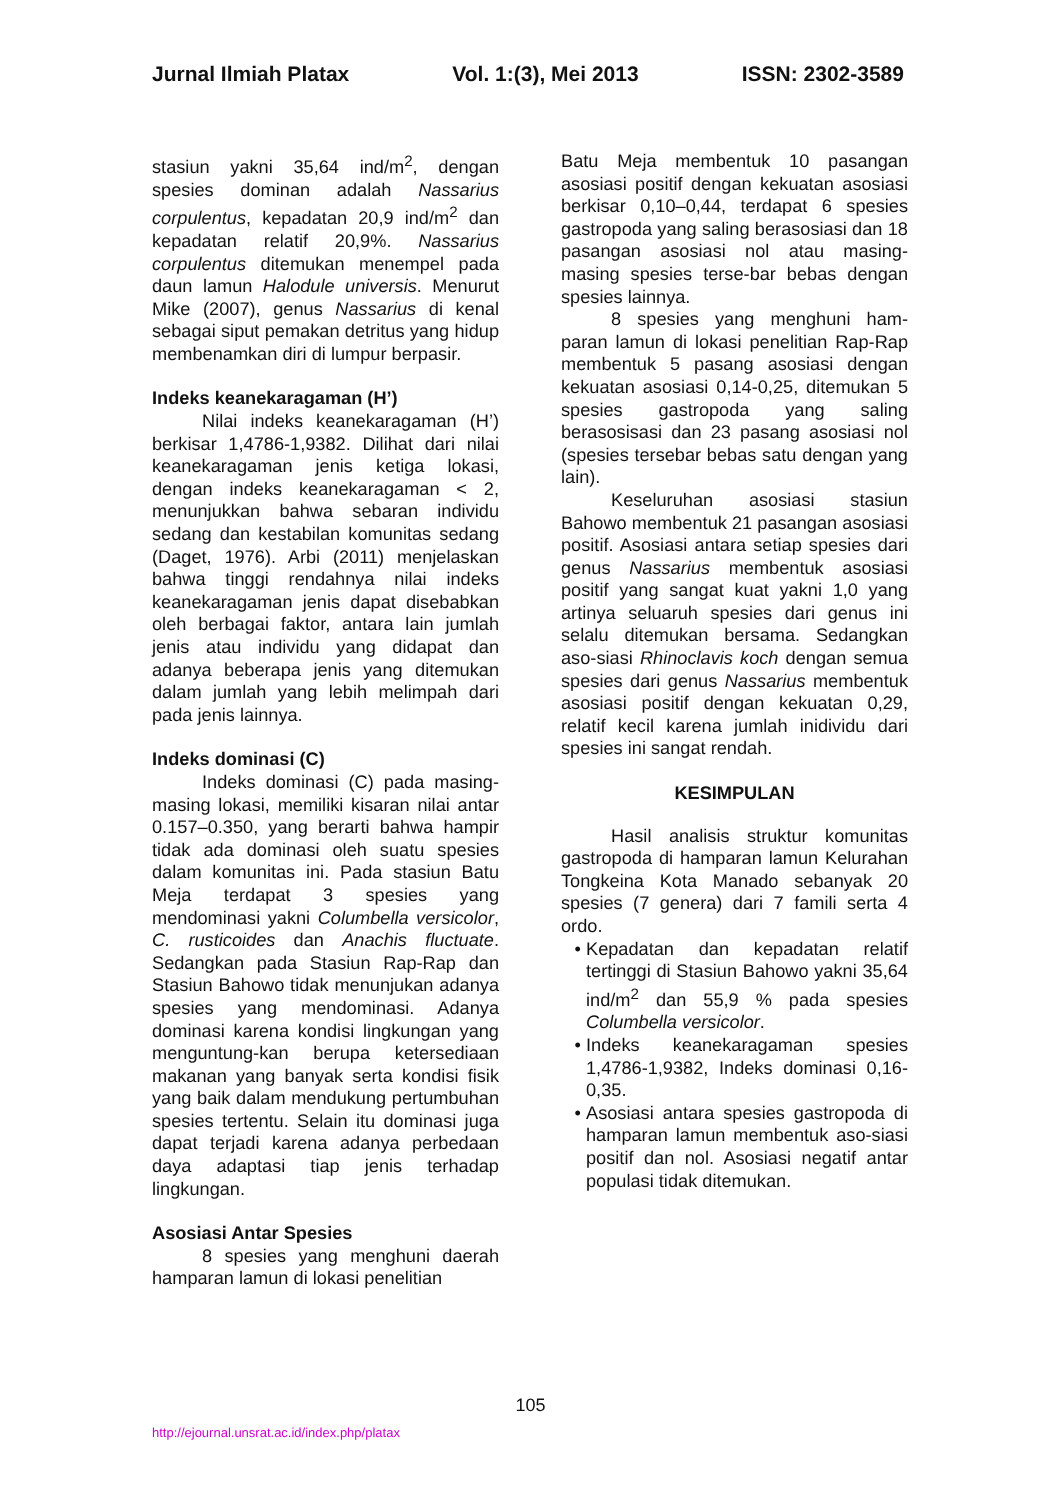Jurnal Ilmiah Platax Vol. 1:(3), Mei 2013 ISSN: 2302-3589
stasiun yakni 35,64 ind/m<sup>2</sup>, dengan spesies dominan adalah Nassarius corpulentus, kepadatan 20,9 ind/m<sup>2</sup> dan kepadatan relatif 20,9%. Nassarius corpulentus ditemukan menempel pada daun lamun Halodule universis. Menurut Mike (2007), genus Nassarius di kenal sebagai siput pemakan detritus yang hidup membenamkan diri di lumpur berpasir.
Indeks keanekaragaman (H’)
Nilai indeks keanekaragaman (H’) berkisar 1,4786-1,9382. Dilihat dari nilai keanekaragaman jenis ketiga lokasi, dengan indeks keanekaragaman < 2, menunjukkan bahwa sebaran individu sedang dan kestabilan komunitas sedang (Daget, 1976). Arbi (2011) menjelaskan bahwa tinggi rendahnya nilai indeks keanekaragaman jenis dapat disebabkan oleh berbagai faktor, antara lain jumlah jenis atau individu yang didapat dan adanya beberapa jenis yang ditemukan dalam jumlah yang lebih melimpah dari pada jenis lainnya.
Indeks dominasi (C)
Indeks dominasi (C) pada masing-masing lokasi, memiliki kisaran nilai antar 0.157–0.350, yang berarti bahwa hampir tidak ada dominasi oleh suatu spesies dalam komunitas ini. Pada stasiun Batu Meja terdapat 3 spesies yang mendominasi yakni Columbella versicolor, C. rusticoides dan Anachis fluctuate. Sedangkan pada Stasiun Rap-Rap dan Stasiun Bahowo tidak menunjukan adanya spesies yang mendominasi. Adanya dominasi karena kondisi lingkungan yang menguntung-kan berupa ketersediaan makanan yang banyak serta kondisi fisik yang baik dalam mendukung pertumbuhan spesies tertentu. Selain itu dominasi juga dapat terjadi karena adanya perbedaan daya adaptasi tiap jenis terhadap lingkungan.
Asosiasi Antar Spesies
8 spesies yang menghuni daerah hamparan lamun di lokasi penelitian
Batu Meja membentuk 10 pasangan asosiasi positif dengan kekuatan asosiasi berkisar 0,10–0,44, terdapat 6 spesies gastropoda yang saling berasosiasi dan 18 pasangan asosiasi nol atau masing-masing spesies terse-bar bebas dengan spesies lainnya.
8 spesies yang menghuni ham-paran lamun di lokasi penelitian Rap-Rap membentuk 5 pasang asosiasi dengan kekuatan asosiasi 0,14-0,25, ditemukan 5 spesies gastropoda yang saling berasosisasi dan 23 pasang asosiasi nol (spesies tersebar bebas satu dengan yang lain).
Keseluruhan asosiasi stasiun Bahowo membentuk 21 pasangan asosiasi positif. Asosiasi antara setiap spesies dari genus Nassarius membentuk asosiasi positif yang sangat kuat yakni 1,0 yang artinya seluaruh spesies dari genus ini selalu ditemukan bersama. Sedangkan aso-siasi Rhinoclavis koch dengan semua spesies dari genus Nassarius membentuk asosiasi positif dengan kekuatan 0,29, relatif kecil karena jumlah inidividu dari spesies ini sangat rendah.
KESIMPULAN
Hasil analisis struktur komunitas gastropoda di hamparan lamun Kelurahan Tongkeina Kota Manado sebanyak 20 spesies (7 genera) dari 7 famili serta 4 ordo.
Kepadatan dan kepadatan relatif tertinggi di Stasiun Bahowo yakni 35,64 ind/m<sup>2</sup> dan 55,9 % pada spesies Columbella versicolor.
Indeks keanekaragaman spesies 1,4786-1,9382, Indeks dominasi 0,16-0,35.
Asosiasi antara spesies gastropoda di hamparan lamun membentuk aso-siasi positif dan nol. Asosiasi negatif antar populasi tidak ditemukan.
105
http://ejournal.unsrat.ac.id/index.php/platax